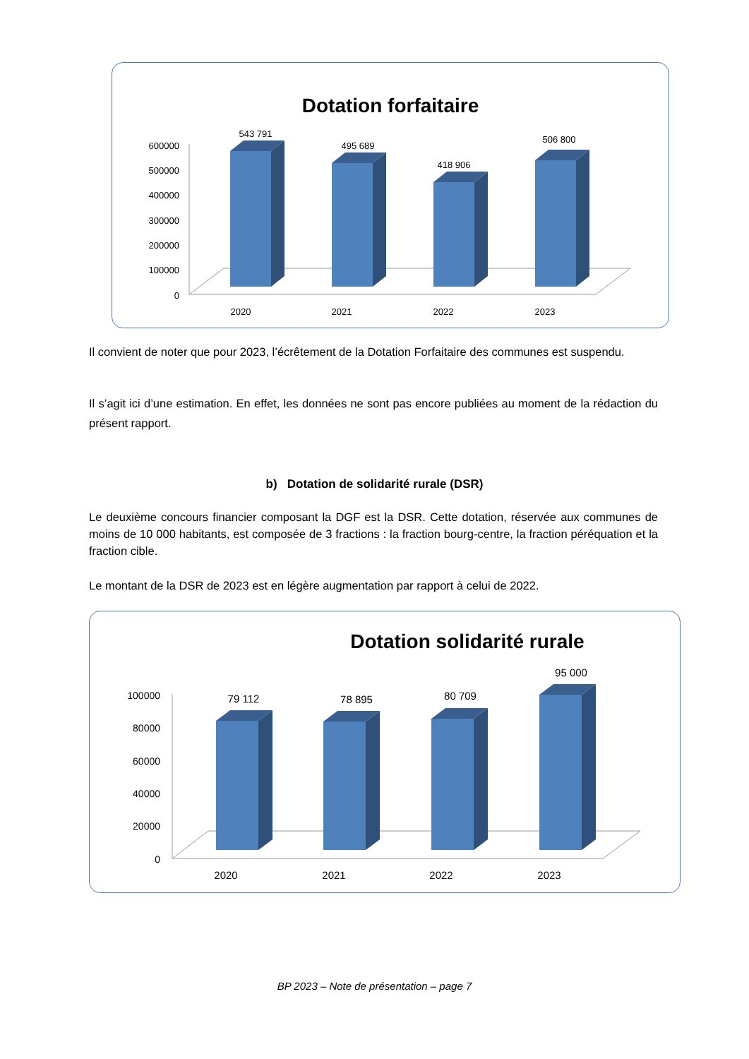Dotation forfaitaire
600000
500000
400000
300000
200000
100000
0
543 791
495 689
418 906
506 800
2020
2021
2022
2023
Il convient de noter que pour 2023, l’écrêtement de la Dotation Forfaitaire des communes est suspendu.
Il s’agit ici d’une estimation. En effet, les données ne sont pas encore publiées au moment de la rédaction du présent rapport.
b) Dotation de solidarité rurale (DSR)
Le deuxième concours financier composant la DGF est la DSR. Cette dotation, réservée aux communes de moins de 10 000 habitants, est composée de 3 fractions : la fraction bourg-centre, la fraction péréquation et la fraction cible.
Le montant de la DSR de 2023 est en légère augmentation par rapport à celui de 2022.
Dotation solidarité rurale
100000
80000
60000
40000
20000
0
79 112
78 895
80 709
95 000
2020
2021
2022
2023
BP 2023 – Note de présentation – page 7